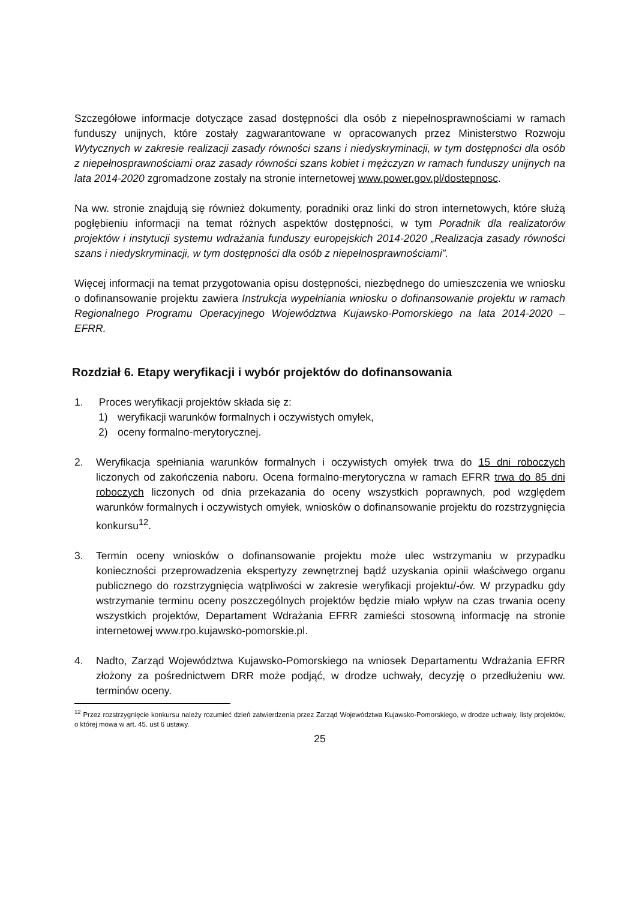Szczegółowe informacje dotyczące zasad dostępności dla osób z niepełnosprawnościami w ramach funduszy unijnych, które zostały zagwarantowane w opracowanych przez Ministerstwo Rozwoju Wytycznych w zakresie realizacji zasady równości szans i niedyskryminacji, w tym dostępności dla osób z niepełnosprawnościami oraz zasady równości szans kobiet i mężczyzn w ramach funduszy unijnych na lata 2014-2020 zgromadzone zostały na stronie internetowej www.power.gov.pl/dostepnosc.
Na ww. stronie znajdują się również dokumenty, poradniki oraz linki do stron internetowych, które służą pogłębieniu informacji na temat różnych aspektów dostępności, w tym Poradnik dla realizatorów projektów i instytucji systemu wdrażania funduszy europejskich 2014-2020 „Realizacja zasady równości szans i niedyskryminacji, w tym dostępności dla osób z niepełnosprawnościami”.
Więcej informacji na temat przygotowania opisu dostępności, niezbędnego do umieszczenia we wniosku o dofinansowanie projektu zawiera Instrukcja wypełniania wniosku o dofinansowanie projektu w ramach Regionalnego Programu Operacyjnego Województwa Kujawsko-Pomorskiego na lata 2014-2020 – EFRR.
Rozdział 6. Etapy weryfikacji i wybór projektów do dofinansowania
1. Proces weryfikacji projektów składa się z:
1) weryfikacji warunków formalnych i oczywistych omyłek,
2) oceny formalno-merytorycznej.
2. Weryfikacja spełniania warunków formalnych i oczywistych omyłek trwa do 15 dni roboczych liczonych od zakończenia naboru. Ocena formalno-merytoryczna w ramach EFRR trwa do 85 dni roboczych liczonych od dnia przekazania do oceny wszystkich poprawnych, pod względem warunków formalnych i oczywistych omyłek, wniosków o dofinansowanie projektu do rozstrzygnięcia konkursu<sup>12</sup>.
3. Termin oceny wniosków o dofinansowanie projektu może ulec wstrzymaniu w przypadku konieczności przeprowadzenia ekspertyzy zewnętrznej bądź uzyskania opinii właściwego organu publicznego do rozstrzygnięcia wątpliwości w zakresie weryfikacji projektu/-ów. W przypadku gdy wstrzymanie terminu oceny poszczególnych projektów będzie miało wpływ na czas trwania oceny wszystkich projektów, Departament Wdrażania EFRR zamieści stosowną informację na stronie internetowej www.rpo.kujawsko-pomorskie.pl.
4. Nadto, Zarząd Województwa Kujawsko-Pomorskiego na wniosek Departamentu Wdrażania EFRR złożony za pośrednictwem DRR może podjąć, w drodze uchwały, decyzję o przedłużeniu ww. terminów oceny.
<sup>12</sup> Przez rozstrzygnięcie konkursu należy rozumieć dzień zatwierdzenia przez Zarząd Województwa Kujawsko-Pomorskiego, w drodze uchwały, listy projektów, o której mowa w art. 45. ust 6 ustawy.
25